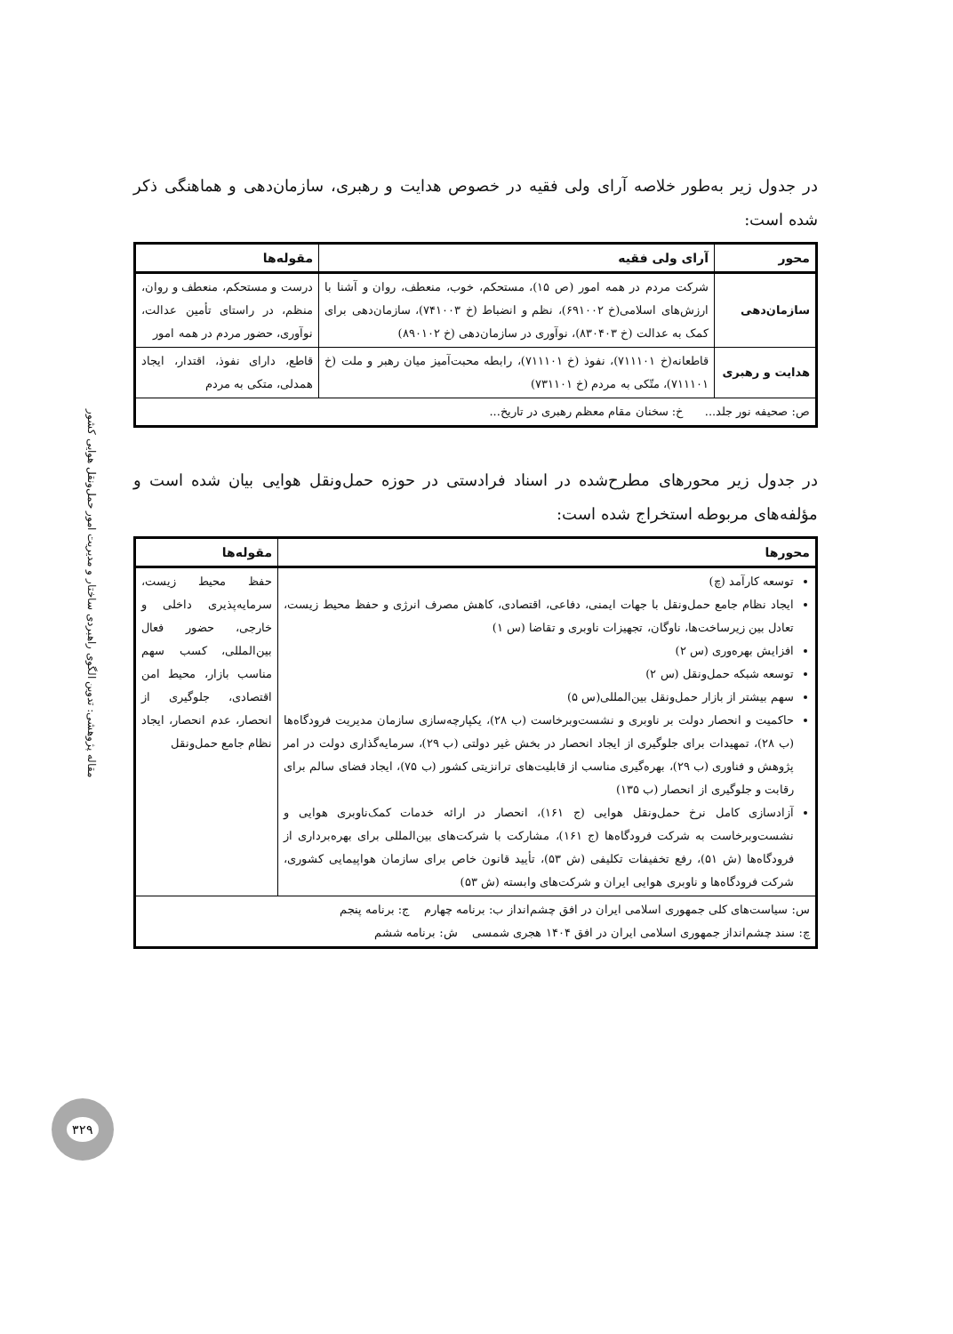مقاله پژوهشی: تدوین الگوی راهبردی ساختار و مدیریت امور حمل‌ونقل هوایی کشور
۳۲۹
در جدول زیر به‌طور خلاصه آرای ولی فقیه در خصوص هدایت و رهبری، سازمان‌دهی و هماهنگی ذکر شده است:
| محور | آرای ولی فقیه | مقوله‌ها |
| --- | --- | --- |
| سازمان‌دهی | شرکت مردم در همه امور (ص ۱۵)، مستحکم، خوب، منعطف، روان و آشنا با ارزش‌های اسلامی(خ ۶۹۱۰۰۲)، نظم و انضباط (خ ۷۴۱۰۰۳)، سازمان‌دهی برای کمک به عدالت (خ ۸۳۰۴۰۳)، نوآوری در سازمان‌دهی (خ ۸۹۰۱۰۲) | درست و مستحکم، منعطف و روان، منظم، در راستای تأمین عدالت، نوآوری، حضور مردم در همه امور |
| هدایت و رهبری | قاطعانه(خ ۷۱۱۱۰۱)، نفوذ (خ ۷۱۱۱۰۱)، رابطه محبت‌آمیز میان رهبر و ملت (خ ۷۱۱۱۰۱)، متّکی به مردم (خ ۷۳۱۱۰۱) | قاطع، دارای نفوذ، اقتدار، ایجاد همدلی، متکی به مردم |
| ص: صحیفه نور جلد... خ: سخنان مقام معظم رهبری در تاریخ... | | |
در جدول زیر محورهای مطرح‌شده در اسناد فرادستی در حوزه حمل‌ونقل هوایی بیان شده است و مؤلفه‌های مربوطه استخراج شده است:
| محورها | مقوله‌ها |
| --- | --- |
| توسعه کارآمد (چ) ایجاد نظام جامع حمل‌ونقل با جهات ایمنی، دفاعی، اقتصادی، کاهش مصرف انرژی و حفظ محیط زیست، تعادل بین زیرساخت‌ها، ناوگان، تجهیزات ناوبری و تقاضا (س ۱) افزایش بهره‌وری (س ۲) توسعه شبکه حمل‌ونقل (س ۲) سهم بیشتر از بازار حمل‌ونقل بین‌المللی(س ۵) حاکمیت و انحصار دولت بر ناوبری و نشست‌وبرخاست (ب ۲۸)، یکپارچه‌سازی سازمان مدیریت فرودگاه‌ها (ب ۲۸)، تمهیدات برای جلوگیری از ایجاد انحصار در بخش غیر دولتی (ب ۲۹)، سرمایه‌گذاری دولت در امر پژوهش و فناوری (ب ۲۹)، بهره‌گیری مناسب از قابلیت‌های ترانزیتی کشور (ب ۷۵)، ایجاد فضای سالم برای رقابت و جلوگیری از انحصار (ب ۱۳۵) آزادسازی کامل نرخ حمل‌ونقل هوایی (ج ۱۶۱)، انحصار در ارائه خدمات کمک‌ناوبری هوایی و نشست‌وبرخاست به شرکت فرودگاه‌ها (ج ۱۶۱)، مشارکت با شرکت‌های بین‌المللی برای بهره‌برداری از فرودگاه‌ها (ش ۵۱)، رفع تخفیفات تکلیفی (ش ۵۳)، تأیید قانون خاص برای سازمان هواپیمایی کشوری، شرکت فرودگاه‌ها و ناوبری هوایی ایران و شرکت‌های وابسته (ش ۵۳) | حفظ محیط زیست، سرمایه‌پذیری داخلی و خارجی، حضور فعال بین‌المللی، کسب سهم مناسب بازار، محیط امن اقتصادی، جلوگیری از انحصار، عدم انحصار، ایجاد نظام جامع حمل‌ونقل |
| س: سیاست‌های کلی جمهوری اسلامی ایران در افق چشم‌انداز ب: برنامه چهارم ج: برنامه پنجم چ: سند چشم‌انداز جمهوری اسلامی ایران در افق ۱۴۰۴ هجری شمسی ش: برنامه ششم | |